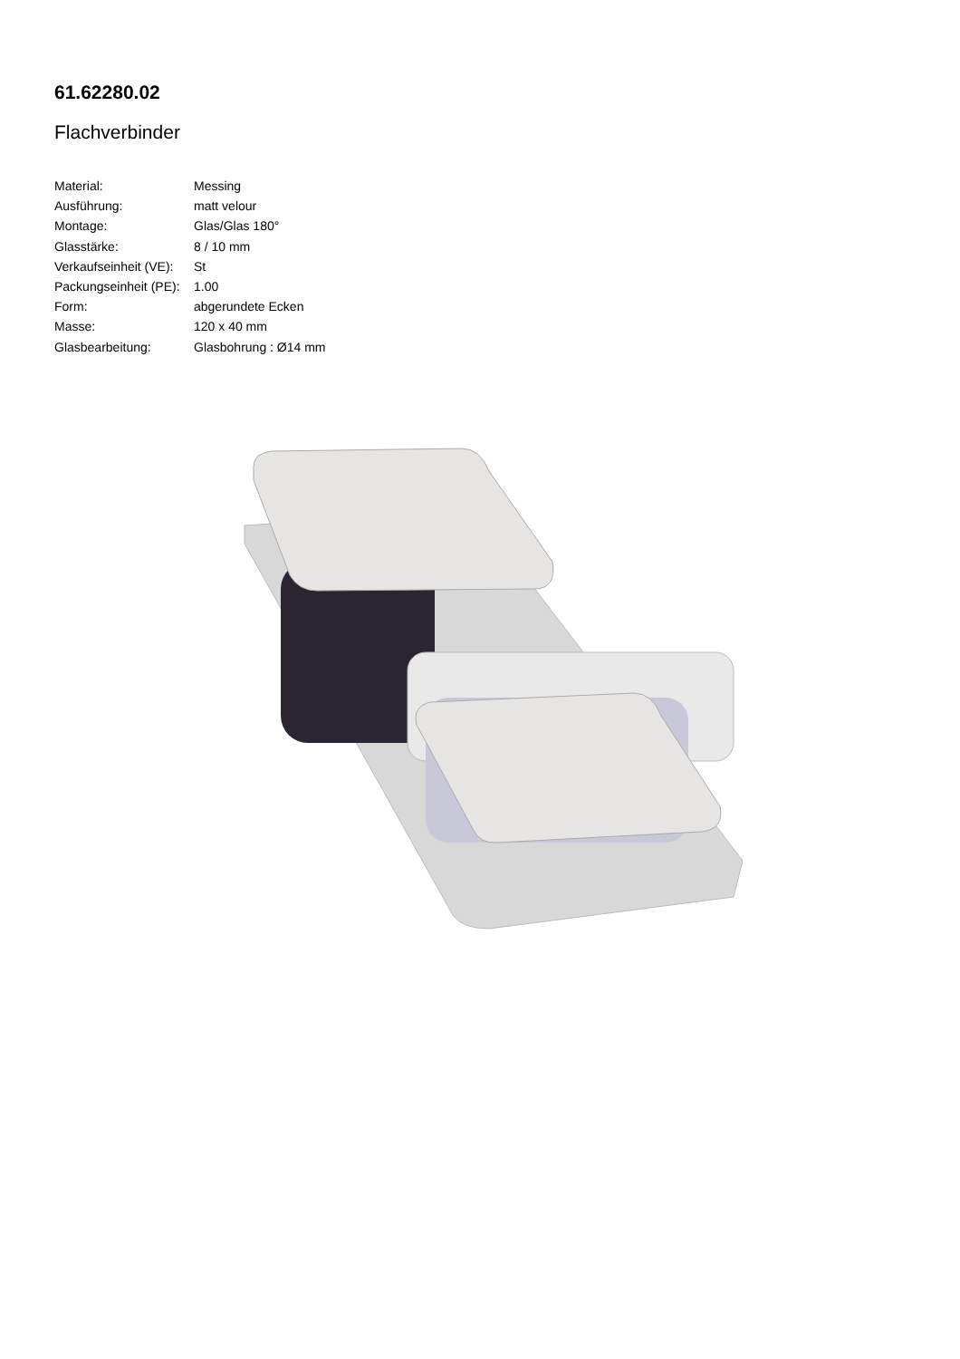61.62280.02
Flachverbinder
| Material: | Messing |
| Ausführung: | matt velour |
| Montage: | Glas/Glas 180° |
| Glasstärke: | 8 / 10 mm |
| Verkaufseinheit (VE): | St |
| Packungseinheit (PE): | 1.00 |
| Form: | abgerundete Ecken |
| Masse: | 120 x 40 mm |
| Glasbearbeitung: | Glasbohrung : Ø14 mm |